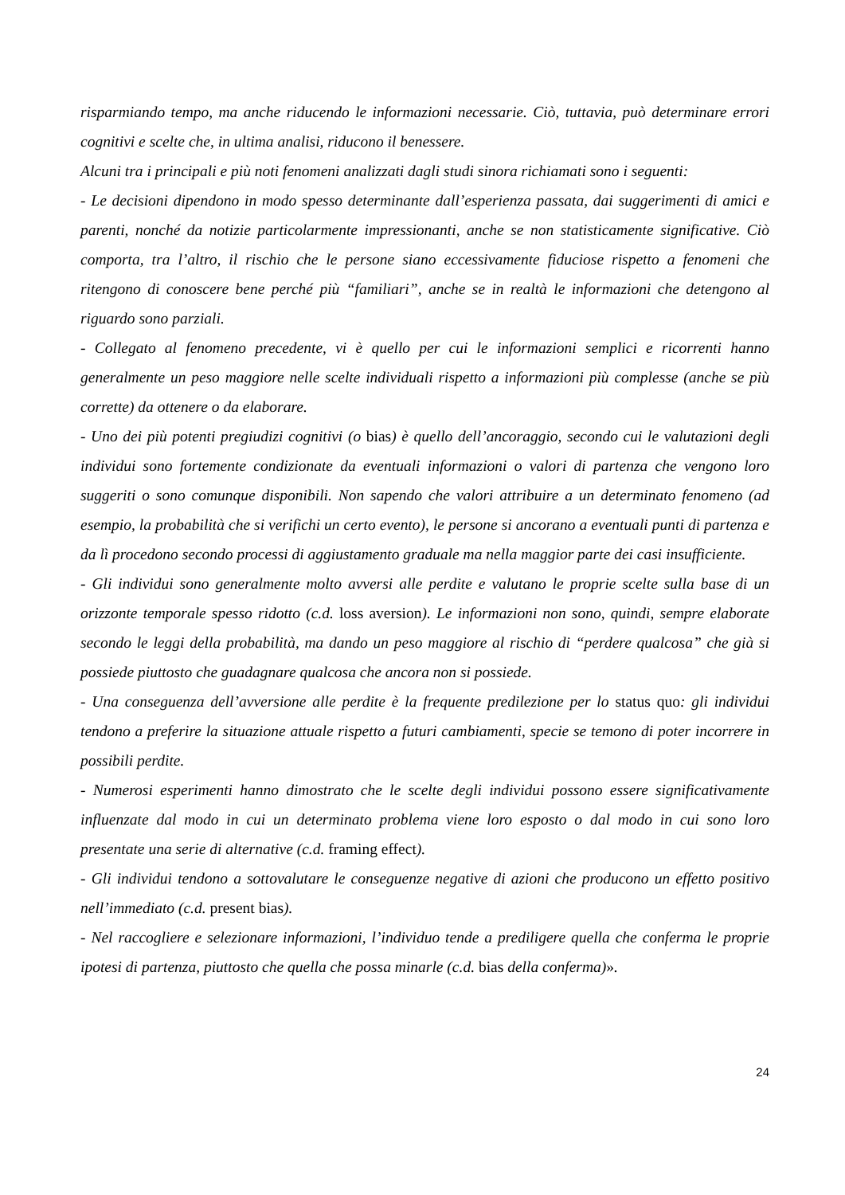risparmiando tempo, ma anche riducendo le informazioni necessarie. Ciò, tuttavia, può determinare errori cognitivi e scelte che, in ultima analisi, riducono il benessere.
Alcuni tra i principali e più noti fenomeni analizzati dagli studi sinora richiamati sono i seguenti:
- Le decisioni dipendono in modo spesso determinante dall’esperienza passata, dai suggerimenti di amici e parenti, nonché da notizie particolarmente impressionanti, anche se non statisticamente significative. Ciò comporta, tra l’altro, il rischio che le persone siano eccessivamente fiduciose rispetto a fenomeni che ritengono di conoscere bene perché più “familiari”, anche se in realtà le informazioni che detengono al riguardo sono parziali.
- Collegato al fenomeno precedente, vi è quello per cui le informazioni semplici e ricorrenti hanno generalmente un peso maggiore nelle scelte individuali rispetto a informazioni più complesse (anche se più corrette) da ottenere o da elaborare.
- Uno dei più potenti pregiudizi cognitivi (o bias) è quello dell’ancoraggio, secondo cui le valutazioni degli individui sono fortemente condizionate da eventuali informazioni o valori di partenza che vengono loro suggeriti o sono comunque disponibili. Non sapendo che valori attribuire a un determinato fenomeno (ad esempio, la probabilità che si verifichi un certo evento), le persone si ancorano a eventuali punti di partenza e da lì procedono secondo processi di aggiustamento graduale ma nella maggior parte dei casi insufficiente.
- Gli individui sono generalmente molto avversi alle perdite e valutano le proprie scelte sulla base di un orizzonte temporale spesso ridotto (c.d. loss aversion). Le informazioni non sono, quindi, sempre elaborate secondo le leggi della probabilità, ma dando un peso maggiore al rischio di “perdere qualcosa” che già si possiede piuttosto che guadagnare qualcosa che ancora non si possiede.
- Una conseguenza dell’avversione alle perdite è la frequente predilezione per lo status quo: gli individui tendono a preferire la situazione attuale rispetto a futuri cambiamenti, specie se temono di poter incorrere in possibili perdite.
- Numerosi esperimenti hanno dimostrato che le scelte degli individui possono essere significativamente influenzate dal modo in cui un determinato problema viene loro esposto o dal modo in cui sono loro presentate una serie di alternative (c.d. framing effect).
- Gli individui tendono a sottovalutare le conseguenze negative di azioni che producono un effetto positivo nell’immediato (c.d. present bias).
- Nel raccogliere e selezionare informazioni, l’individuo tende a prediligere quella che conferma le proprie ipotesi di partenza, piuttosto che quella che possa minarle (c.d. bias della conferma)».
24